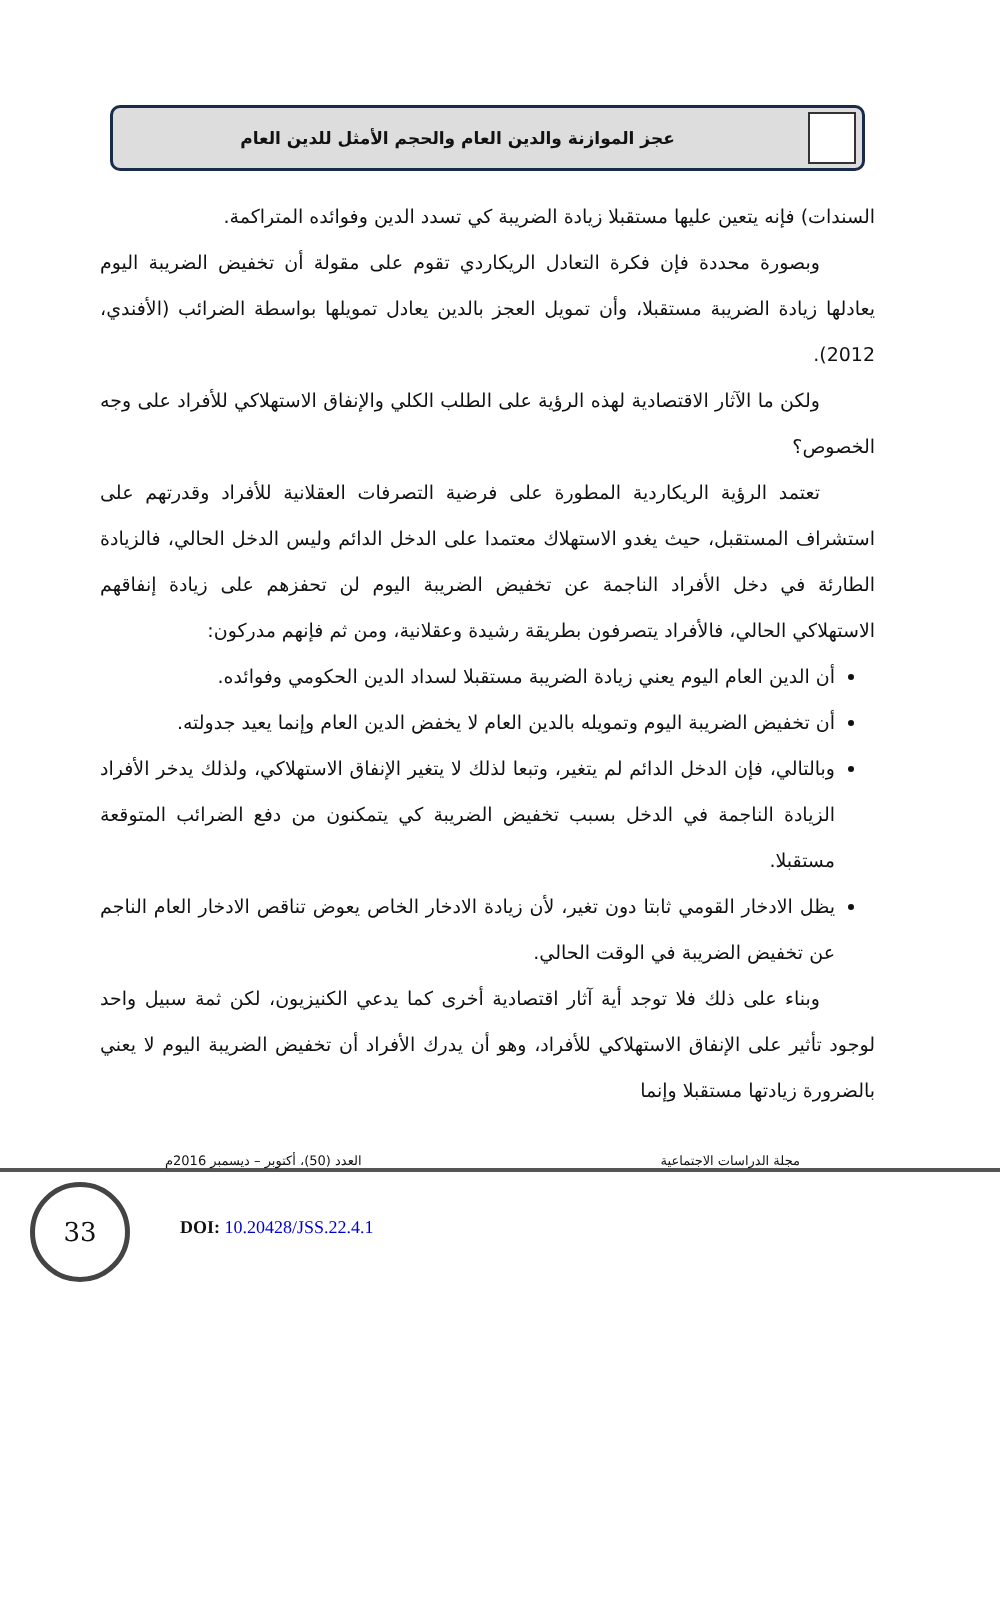عجز الموازنة والدين العام والحجم الأمثل للدين العام
السندات) فإنه يتعين عليها مستقبلا زيادة الضريبة كي تسدد الدين وفوائده المتراكمة.
وبصورة محددة فإن فكرة التعادل الريكاردي تقوم على مقولة أن تخفيض الضريبة اليوم يعادلها زيادة الضريبة مستقبلا، وأن تمويل العجز بالدين يعادل تمويلها بواسطة الضرائب (الأفندي، 2012).
ولكن ما الآثار الاقتصادية لهذه الرؤية على الطلب الكلي والإنفاق الاستهلاكي للأفراد على وجه الخصوص؟
تعتمد الرؤية الريكاردية المطورة على فرضية التصرفات العقلانية للأفراد وقدرتهم على استشراف المستقبل، حيث يغدو الاستهلاك معتمدا على الدخل الدائم وليس الدخل الحالي، فالزيادة الطارئة في دخل الأفراد الناجمة عن تخفيض الضريبة اليوم لن تحفزهم على زيادة إنفاقهم الاستهلاكي الحالي، فالأفراد يتصرفون بطريقة رشيدة وعقلانية، ومن ثم فإنهم مدركون:
أن الدين العام اليوم يعني زيادة الضريبة مستقبلا لسداد الدين الحكومي وفوائده.
أن تخفيض الضريبة اليوم وتمويله بالدين العام لا يخفض الدين العام وإنما يعيد جدولته.
وبالتالي، فإن الدخل الدائم لم يتغير، وتبعا لذلك لا يتغير الإنفاق الاستهلاكي، ولذلك يدخر الأفراد الزيادة الناجمة في الدخل بسبب تخفيض الضريبة كي يتمكنون من دفع الضرائب المتوقعة مستقبلا.
يظل الادخار القومي ثابتا دون تغير، لأن زيادة الادخار الخاص يعوض تناقص الادخار العام الناجم عن تخفيض الضريبة في الوقت الحالي.
وبناء على ذلك فلا توجد أية آثار اقتصادية أخرى كما يدعي الكنيزيون، لكن ثمة سبيل واحد لوجود تأثير على الإنفاق الاستهلاكي للأفراد، وهو أن يدرك الأفراد أن تخفيض الضريبة اليوم لا يعني بالضرورة زيادتها مستقبلا وإنما
مجلة الدراسات الاجتماعية العدد (50)، أكتوبر – ديسمبر 2016م
33
DOI: 10.20428/JSS.22.4.1